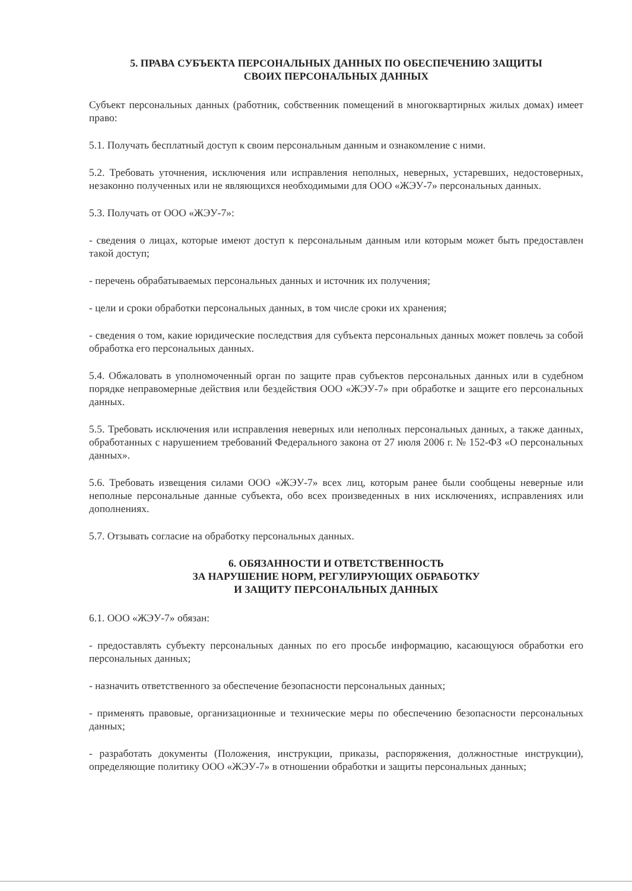5. ПРАВА СУБЪЕКТА ПЕРСОНАЛЬНЫХ ДАННЫХ ПО ОБЕСПЕЧЕНИЮ ЗАЩИТЫ
СВОИХ ПЕРСОНАЛЬНЫХ ДАННЫХ
Субъект персональных данных (работник, собственник помещений в многоквартирных жилых домах) имеет право:
5.1. Получать бесплатный доступ к своим персональным данным и ознакомление с ними.
5.2. Требовать уточнения, исключения или исправления неполных, неверных, устаревших, недостоверных, незаконно полученных или не являющихся необходимыми для ООО «ЖЭУ-7» персональных данных.
5.3. Получать от ООО «ЖЭУ-7»:
- сведения о лицах, которые имеют доступ к персональным данным или которым может быть предоставлен такой доступ;
- перечень обрабатываемых персональных данных и источник их получения;
- цели и сроки обработки персональных данных, в том числе сроки их хранения;
- сведения о том, какие юридические последствия для субъекта персональных данных может повлечь за собой обработка его персональных данных.
5.4. Обжаловать в уполномоченный орган по защите прав субъектов персональных данных или в судебном порядке неправомерные действия или бездействия ООО «ЖЭУ-7» при обработке и защите его персональных данных.
5.5. Требовать исключения или исправления неверных или неполных персональных данных, а также данных, обработанных с нарушением требований Федерального закона от 27 июля 2006 г. № 152-ФЗ «О персональных данных».
5.6. Требовать извещения силами ООО «ЖЭУ-7» всех лиц, которым ранее были сообщены неверные или неполные персональные данные субъекта, обо всех произведенных в них исключениях, исправлениях или дополнениях.
5.7. Отзывать согласие на обработку персональных данных.
6. ОБЯЗАННОСТИ И ОТВЕТСТВЕННОСТЬ
ЗА НАРУШЕНИЕ НОРМ, РЕГУЛИРУЮЩИХ ОБРАБОТКУ
И ЗАЩИТУ ПЕРСОНАЛЬНЫХ ДАННЫХ
6.1. ООО «ЖЭУ-7» обязан:
- предоставлять субъекту персональных данных по его просьбе информацию, касающуюся обработки его персональных данных;
- назначить ответственного за обеспечение безопасности персональных данных;
- применять правовые, организационные и технические меры по обеспечению безопасности персональных данных;
- разработать документы (Положения, инструкции, приказы, распоряжения, должностные инструкции), определяющие политику ООО «ЖЭУ-7» в отношении обработки и защиты персональных данных;